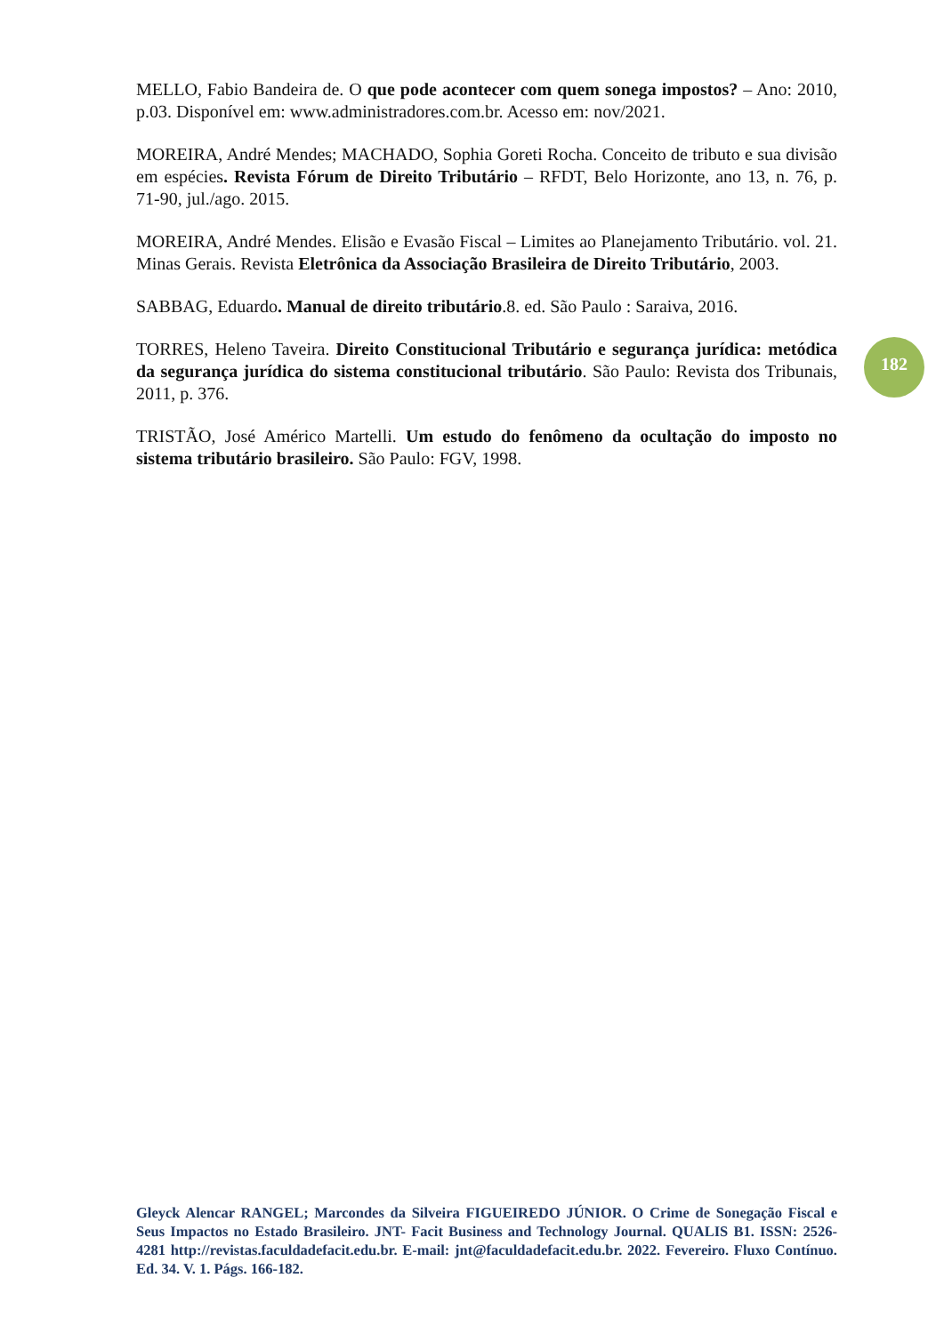MELLO, Fabio Bandeira de. O que pode acontecer com quem sonega impostos? – Ano: 2010, p.03. Disponível em: www.administradores.com.br. Acesso em: nov/2021.
MOREIRA, André Mendes; MACHADO, Sophia Goreti Rocha. Conceito de tributo e sua divisão em espécies. Revista Fórum de Direito Tributário – RFDT, Belo Horizonte, ano 13, n. 76, p. 71-90, jul./ago. 2015.
MOREIRA, André Mendes. Elisão e Evasão Fiscal – Limites ao Planejamento Tributário. vol. 21. Minas Gerais. Revista Eletrônica da Associação Brasileira de Direito Tributário, 2003.
SABBAG, Eduardo. Manual de direito tributário.8. ed. São Paulo : Saraiva, 2016.
TORRES, Heleno Taveira. Direito Constitucional Tributário e segurança jurídica: metódica da segurança jurídica do sistema constitucional tributário. São Paulo: Revista dos Tribunais, 2011, p. 376.
TRISTÃO, José Américo Martelli. Um estudo do fenômeno da ocultação do imposto no sistema tributário brasileiro. São Paulo: FGV, 1998.
182
Gleyck Alencar RANGEL; Marcondes da Silveira FIGUEIREDO JÚNIOR. O Crime de Sonegação Fiscal e Seus Impactos no Estado Brasileiro. JNT- Facit Business and Technology Journal. QUALIS B1. ISSN: 2526-4281 http://revistas.faculdadefacit.edu.br. E-mail: jnt@faculdadefacit.edu.br. 2022. Fevereiro. Fluxo Contínuo. Ed. 34. V. 1. Págs. 166-182.